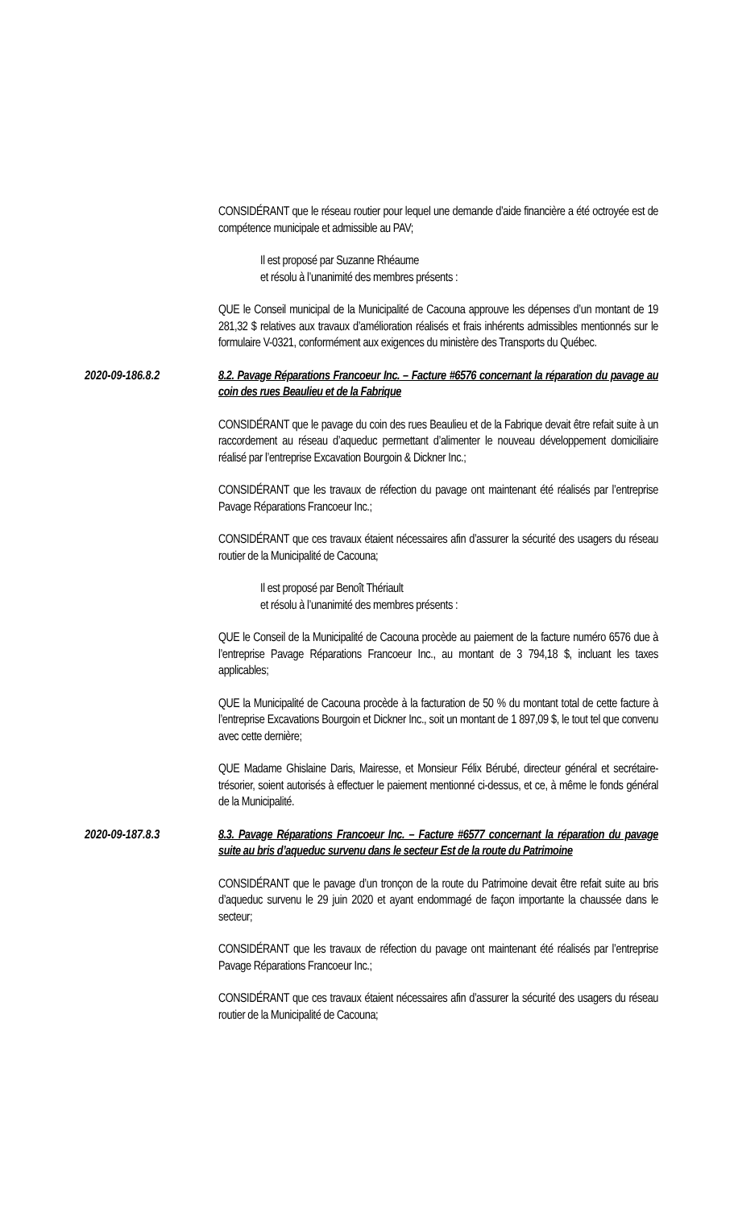CONSIDÉRANT que le réseau routier pour lequel une demande d’aide financière a été octroyée est de compétence municipale et admissible au PAV;
Il est proposé par Suzanne Rhéaume
et résolu à l’unanimité des membres présents :
QUE le Conseil municipal de la Municipalité de Cacouna approuve les dépenses d’un montant de 19 281,32 $ relatives aux travaux d’amélioration réalisés et frais inhérents admissibles mentionnés sur le formulaire V-0321, conformément aux exigences du ministère des Transports du Québec.
2020-09-186.8.2 8.2. Pavage Réparations Francoeur Inc. – Facture #6576 concernant la réparation du pavage au coin des rues Beaulieu et de la Fabrique
CONSIDÉRANT que le pavage du coin des rues Beaulieu et de la Fabrique devait être refait suite à un raccordement au réseau d’aqueduc permettant d’alimenter le nouveau développement domiciliaire réalisé par l’entreprise Excavation Bourgoin & Dickner Inc.;
CONSIDÉRANT que les travaux de réfection du pavage ont maintenant été réalisés par l’entreprise Pavage Réparations Francoeur Inc.;
CONSIDÉRANT que ces travaux étaient nécessaires afin d’assurer la sécurité des usagers du réseau routier de la Municipalité de Cacouna;
Il est proposé par Benoît Thériault
et résolu à l’unanimité des membres présents :
QUE le Conseil de la Municipalité de Cacouna procède au paiement de la facture numéro 6576 due à l’entreprise Pavage Réparations Francoeur Inc., au montant de 3 794,18 $, incluant les taxes applicables;
QUE la Municipalité de Cacouna procède à la facturation de 50 % du montant total de cette facture à l’entreprise Excavations Bourgoin et Dickner Inc., soit un montant de 1 897,09 $, le tout tel que convenu avec cette dernière;
QUE Madame Ghislaine Daris, Mairesse, et Monsieur Félix Bérubé, directeur général et secrétaire-trésorier, soient autorisés à effectuer le paiement mentionné ci-dessus, et ce, à même le fonds général de la Municipalité.
2020-09-187.8.3 8.3. Pavage Réparations Francoeur Inc. – Facture #6577 concernant la réparation du pavage suite au bris d’aqueduc survenu dans le secteur Est de la route du Patrimoine
CONSIDÉRANT que le pavage d’un tronçon de la route du Patrimoine devait être refait suite au bris d’aqueduc survenu le 29 juin 2020 et ayant endommagé de façon importante la chaussée dans le secteur;
CONSIDÉRANT que les travaux de réfection du pavage ont maintenant été réalisés par l’entreprise Pavage Réparations Francoeur Inc.;
CONSIDÉRANT que ces travaux étaient nécessaires afin d’assurer la sécurité des usagers du réseau routier de la Municipalité de Cacouna;